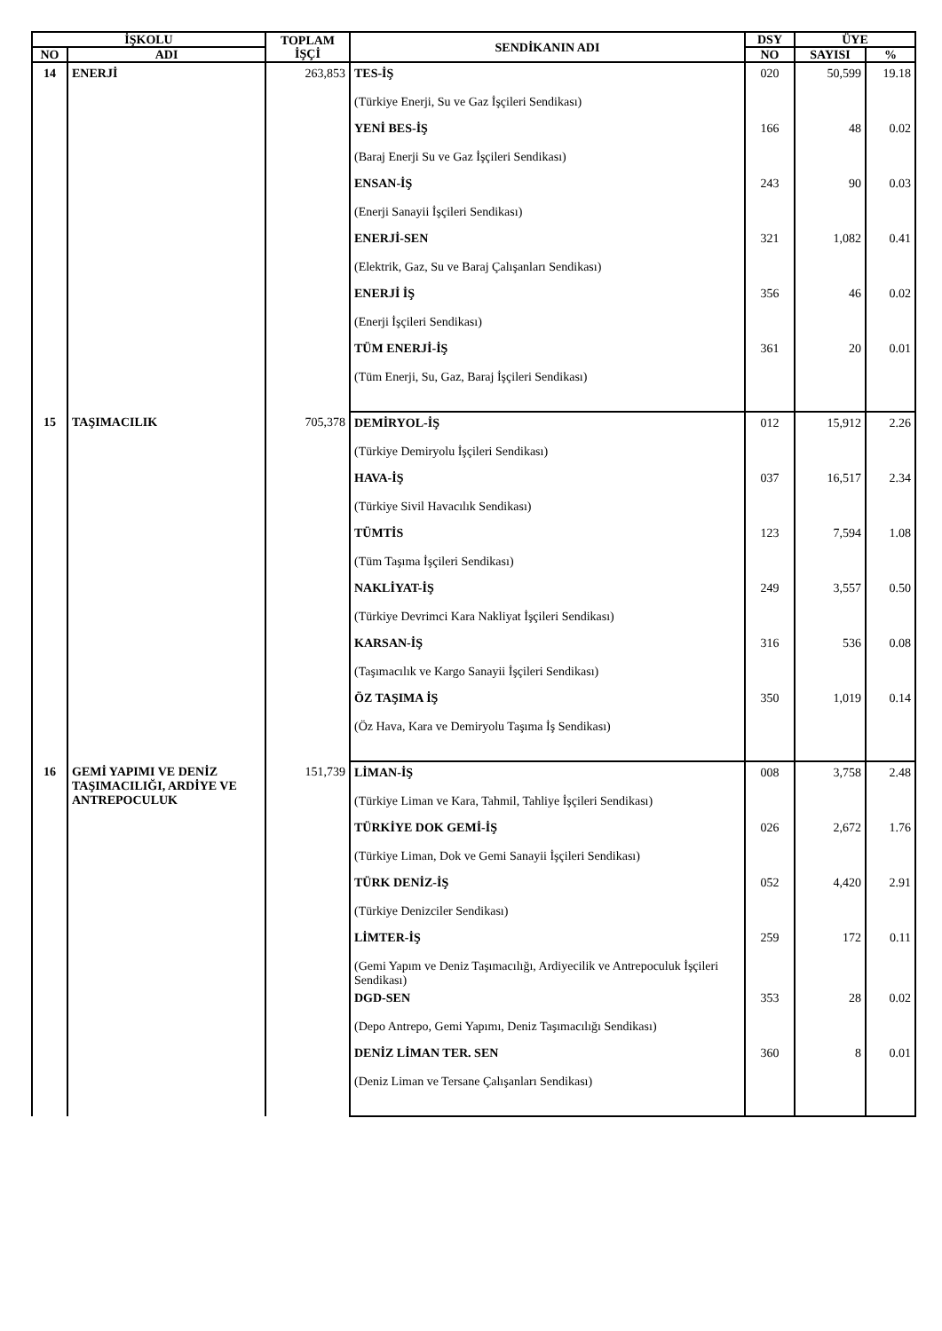| İŞKOLU | | TOPLAM İŞÇİ | SENDİKANIN ADI | DSY | ÜYE | |
| --- | --- | --- | --- | --- | --- | --- |
| NO | ADI | | | NO | SAYISI | % |
| 14 | ENERJİ | 263,853 | TES-İŞ (Türkiye Enerji, Su ve Gaz İşçileri Sendikası) | 020 | 50,599 | 19.18 |
| | | | YENİ BES-İŞ (Baraj Enerji Su ve Gaz İşçileri Sendikası) | 166 | 48 | 0.02 |
| | | | ENSAN-İŞ (Enerji Sanayii İşçileri Sendikası) | 243 | 90 | 0.03 |
| | | | ENERJİ-SEN (Elektrik, Gaz, Su ve Baraj Çalışanları Sendikası) | 321 | 1,082 | 0.41 |
| | | | ENERJİ İŞ (Enerji İşçileri Sendikası) | 356 | 46 | 0.02 |
| | | | TÜM ENERJİ-İŞ (Tüm Enerji, Su, Gaz, Baraj İşçileri Sendikası) | 361 | 20 | 0.01 |
| 15 | TAŞIMACILIK | 705,378 | DEMİRYOL-İŞ (Türkiye Demiryolu İşçileri Sendikası) | 012 | 15,912 | 2.26 |
| | | | HAVA-İŞ (Türkiye Sivil Havacılık Sendikası) | 037 | 16,517 | 2.34 |
| | | | TÜMTİS (Tüm Taşıma İşçileri Sendikası) | 123 | 7,594 | 1.08 |
| | | | NAKLİYAT-İŞ (Türkiye Devrimci Kara Nakliyat İşçileri Sendikası) | 249 | 3,557 | 0.50 |
| | | | KARSAN-İŞ (Taşımacılık ve Kargo Sanayii İşçileri Sendikası) | 316 | 536 | 0.08 |
| | | | ÖZ TAŞIMA İŞ (Öz Hava, Kara ve Demiryolu Taşıma İş Sendikası) | 350 | 1,019 | 0.14 |
| 16 | GEMİ YAPIMI VE DENİZ TAŞIMACILIĞI, ARDİYE VE ANTREPOCULUK | 151,739 | LİMAN-İŞ (Türkiye Liman ve Kara, Tahmil, Tahliye İşçileri Sendikası) | 008 | 3,758 | 2.48 |
| | | | TÜRKİYE DOK GEMİ-İŞ (Türkiye Liman, Dok ve Gemi Sanayii İşçileri Sendikası) | 026 | 2,672 | 1.76 |
| | | | TÜRK DENİZ-İŞ (Türkiye Denizciler Sendikası) | 052 | 4,420 | 2.91 |
| | | | LİMTER-İŞ (Gemi Yapım ve Deniz Taşımacılığı, Ardiyecilik ve Antrepoculuk İşçileri Sendikası) | 259 | 172 | 0.11 |
| | | | DGD-SEN (Depo Antrepo, Gemi Yapımı, Deniz Taşımacılığı Sendikası) | 353 | 28 | 0.02 |
| | | | DENİZ LİMAN TER. SEN (Deniz Liman ve Tersane Çalışanları Sendikası) | 360 | 8 | 0.01 |